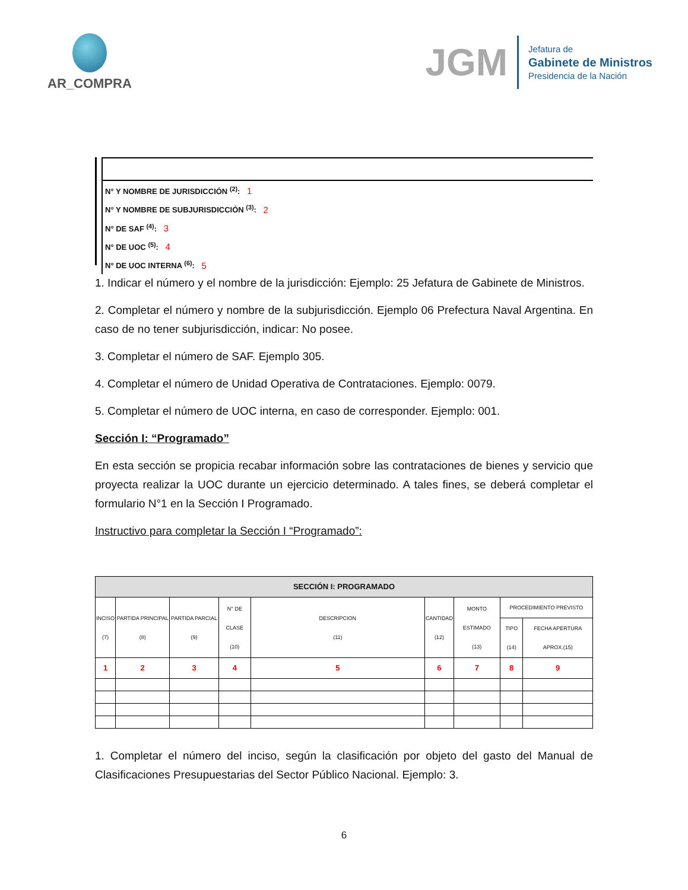AR_COMPRA
JGM
Jefatura de
Gabinete de Ministros
Presidencia de la Nación
N° Y NOMBRE DE JURISDICCIÓN <sup>(2)</sup>: 1
N° Y NOMBRE DE SUBJURISDICCIÓN <sup>(3)</sup>: 2
N° DE SAF <sup>(4)</sup>: 3
N° DE UOC <sup>(5)</sup>: 4
N° DE UOC INTERNA <sup>(6)</sup>: 5
1. Indicar el número y el nombre de la jurisdicción: Ejemplo: 25 Jefatura de Gabinete de Ministros.
2. Completar el número y nombre de la subjurisdicción. Ejemplo 06 Prefectura Naval Argentina. En caso de no tener subjurisdicción, indicar: No posee.
3. Completar el número de SAF. Ejemplo 305.
4. Completar el número de Unidad Operativa de Contrataciones. Ejemplo: 0079.
5. Completar el número de UOC interna, en caso de corresponder. Ejemplo: 001.
Sección I: “Programado”
En esta sección se propicia recabar información sobre las contrataciones de bienes y servicio que proyecta realizar la UOC durante un ejercicio determinado. A tales fines, se deberá completar el formulario N°1 en la Sección I Programado.
Instructivo para completar la Sección I “Programado”:
| SECCIÓN I: PROGRAMADO | | | | | | | | |
| --- | --- | --- | --- | --- | --- | --- | --- | --- |
| INCISO (7) | PARTIDA PRINCIPAL (8) | PARTIDA PARCIAL (9) | N° DE CLASE (10) | DESCRIPCION (11) | CANTIDAD (12) | MONTO ESTIMADO (13) | PROCEDIMIENTO PREVISTO | |
| | | | | | | | TIPO (14) | FECHA APERTURA APROX.(15) |
| 1 | 2 | 3 | 4 | 5 | 6 | 7 | 8 | 9 |
1. Completar el número del inciso, según la clasificación por objeto del gasto del Manual de Clasificaciones Presupuestarias del Sector Público Nacional. Ejemplo: 3.
6